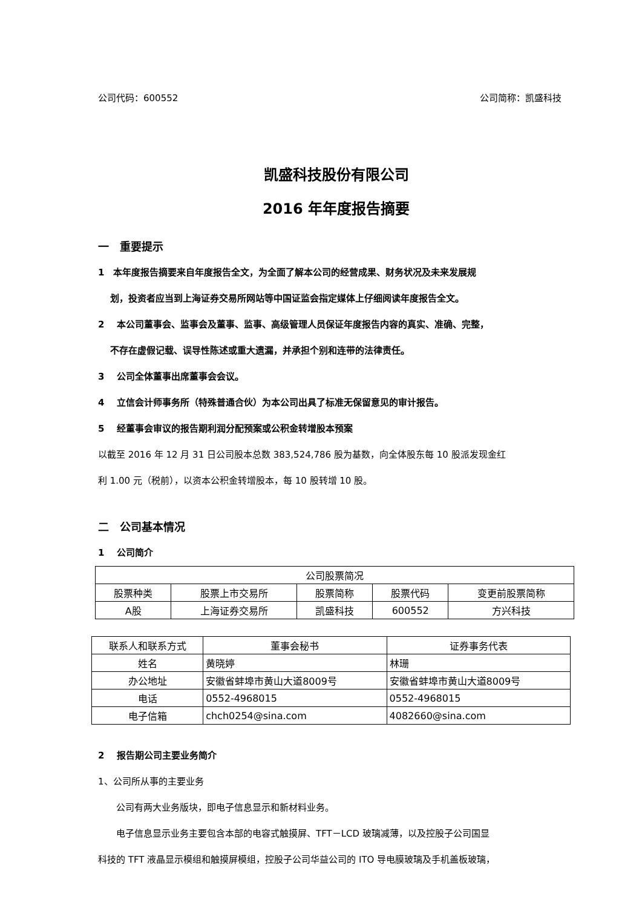公司代码：600552 公司简称：凯盛科技
凯盛科技股份有限公司
2016 年年度报告摘要
一　重要提示
1　本年度报告摘要来自年度报告全文，为全面了解本公司的经营成果、财务状况及未来发展规
　 划，投资者应当到上海证券交易所网站等中国证监会指定媒体上仔细阅读年度报告全文。
2　 本公司董事会、监事会及董事、监事、高级管理人员保证年度报告内容的真实、准确、完整，
　 不存在虚假记载、误导性陈述或重大遗漏，并承担个别和连带的法律责任。
3　 公司全体董事出席董事会会议。
4　 立信会计师事务所（特殊普通合伙）为本公司出具了标准无保留意见的审计报告。
5　 经董事会审议的报告期利润分配预案或公积金转增股本预案
以截至 2016 年 12 月 31 日公司股本总数 383,524,786 股为基数，向全体股东每 10 股派发现金红
利 1.00 元（税前），以资本公积金转增股本，每 10 股转增 10 股。
二　公司基本情况
1　 公司简介
| 公司股票简况 | | | | |
| 股票种类 | 股票上市交易所 | 股票简称 | 股票代码 | 变更前股票简称 |
| A股 | 上海证券交易所 | 凯盛科技 | 600552 | 方兴科技 |
| 联系人和联系方式 | 董事会秘书 | 证券事务代表 |
| 姓名 | 黄晓婷 | 林珊 |
| 办公地址 | 安徽省蚌埠市黄山大道8009号 | 安徽省蚌埠市黄山大道8009号 |
| 电话 | 0552-4968015 | 0552-4968015 |
| 电子信箱 | chch0254@sina.com | 4082660@sina.com |
2　 报告期公司主要业务简介
1、公司所从事的主要业务
公司有两大业务版块，即电子信息显示和新材料业务。
电子信息显示业务主要包含本部的电容式触摸屏、TFT－LCD 玻璃减薄，以及控股子公司国显
科技的 TFT 液晶显示模组和触摸屏模组，控股子公司华益公司的 ITO 导电膜玻璃及手机盖板玻璃，